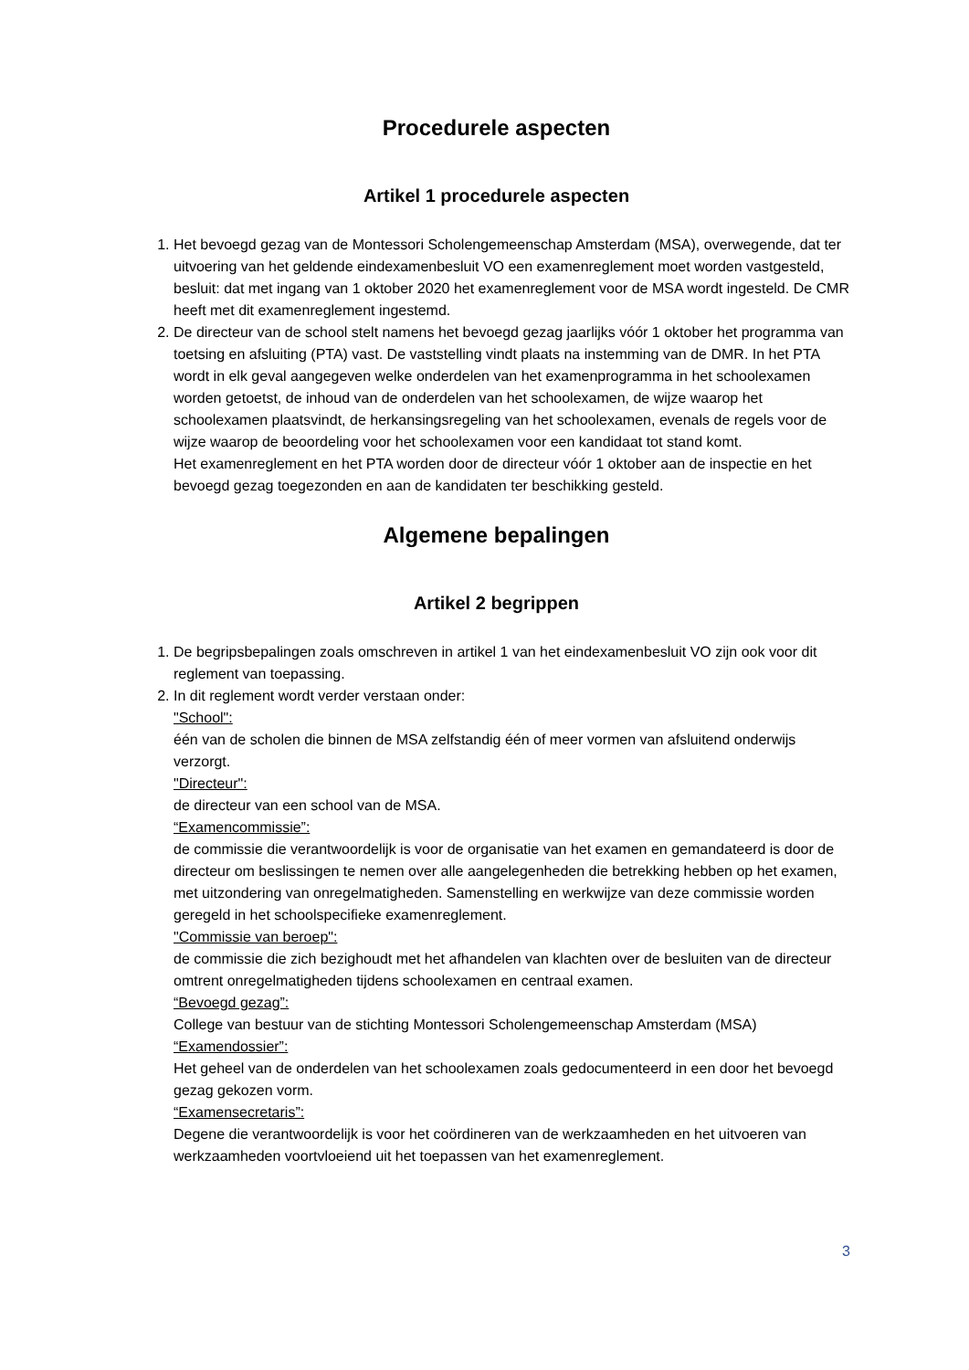Procedurele aspecten
Artikel 1 procedurele aspecten
1. Het bevoegd gezag van de Montessori Scholengemeenschap Amsterdam (MSA), overwegende, dat ter uitvoering van het geldende eindexamenbesluit VO een examenreglement moet worden vastgesteld, besluit: dat met ingang van 1 oktober 2020 het examenreglement voor de MSA wordt ingesteld. De CMR heeft met dit examenreglement ingestemd.
2. De directeur van de school stelt namens het bevoegd gezag jaarlijks vóór 1 oktober het programma van toetsing en afsluiting (PTA) vast. De vaststelling vindt plaats na instemming van de DMR. In het PTA wordt in elk geval aangegeven welke onderdelen van het examenprogramma in het schoolexamen worden getoetst, de inhoud van de onderdelen van het schoolexamen, de wijze waarop het schoolexamen plaatsvindt, de herkansingsregeling van het schoolexamen, evenals de regels voor de wijze waarop de beoordeling voor het schoolexamen voor een kandidaat tot stand komt.
Het examenreglement en het PTA worden door de directeur vóór 1 oktober aan de inspectie en het bevoegd gezag toegezonden en aan de kandidaten ter beschikking gesteld.
Algemene bepalingen
Artikel 2 begrippen
1. De begripsbepalingen zoals omschreven in artikel 1 van het eindexamenbesluit VO zijn ook voor dit reglement van toepassing.
2. In dit reglement wordt verder verstaan onder:
"School":
één van de scholen die binnen de MSA zelfstandig één of meer vormen van afsluitend onderwijs verzorgt.
"Directeur":
de directeur van een school van de MSA.
“Examencommissie”:
de commissie die verantwoordelijk is voor de organisatie van het examen en gemandateerd is door de directeur om beslissingen te nemen over alle aangelegenheden die betrekking hebben op het examen, met uitzondering van onregelmatigheden. Samenstelling en werkwijze van deze commissie worden geregeld in het schoolspecifieke examenreglement.
"Commissie van beroep":
de commissie die zich bezighoudt met het afhandelen van klachten over de besluiten van de directeur omtrent onregelmatigheden tijdens schoolexamen en centraal examen.
“Bevoegd gezag”:
College van bestuur van de stichting Montessori Scholengemeenschap Amsterdam (MSA)
“Examendossier”:
Het geheel van de onderdelen van het schoolexamen zoals gedocumenteerd in een door het bevoegd gezag gekozen vorm.
“Examensecretaris”:
Degene die verantwoordelijk is voor het coördineren van de werkzaamheden en het uitvoeren van werkzaamheden voortvloeiend uit het toepassen van het examenreglement.
3